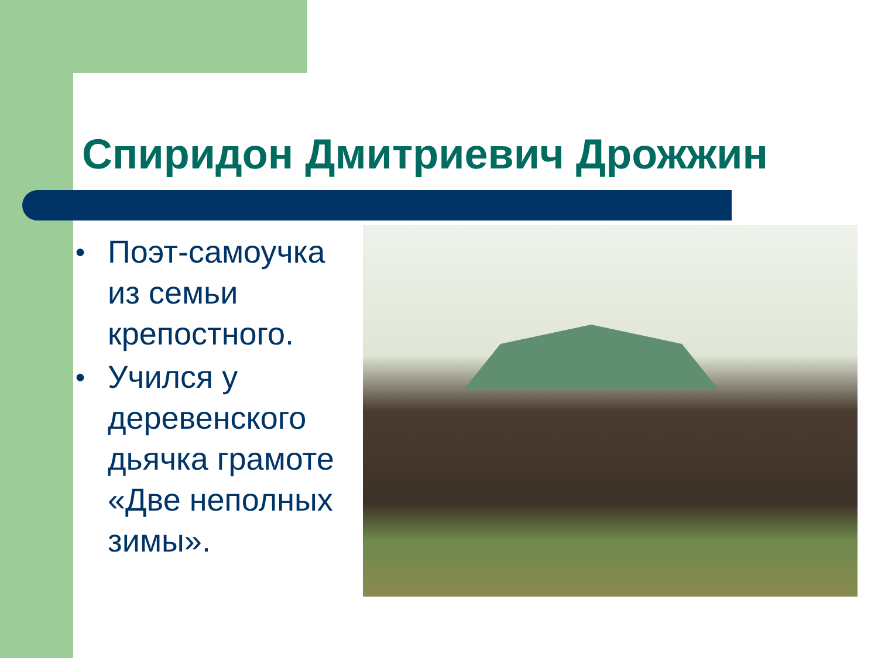Спиридон Дмитриевич Дрожжин
● Поэт-самоучка из семьи крепостного.
● Учился у деревенского дьячка грамоте «Две неполных зимы».